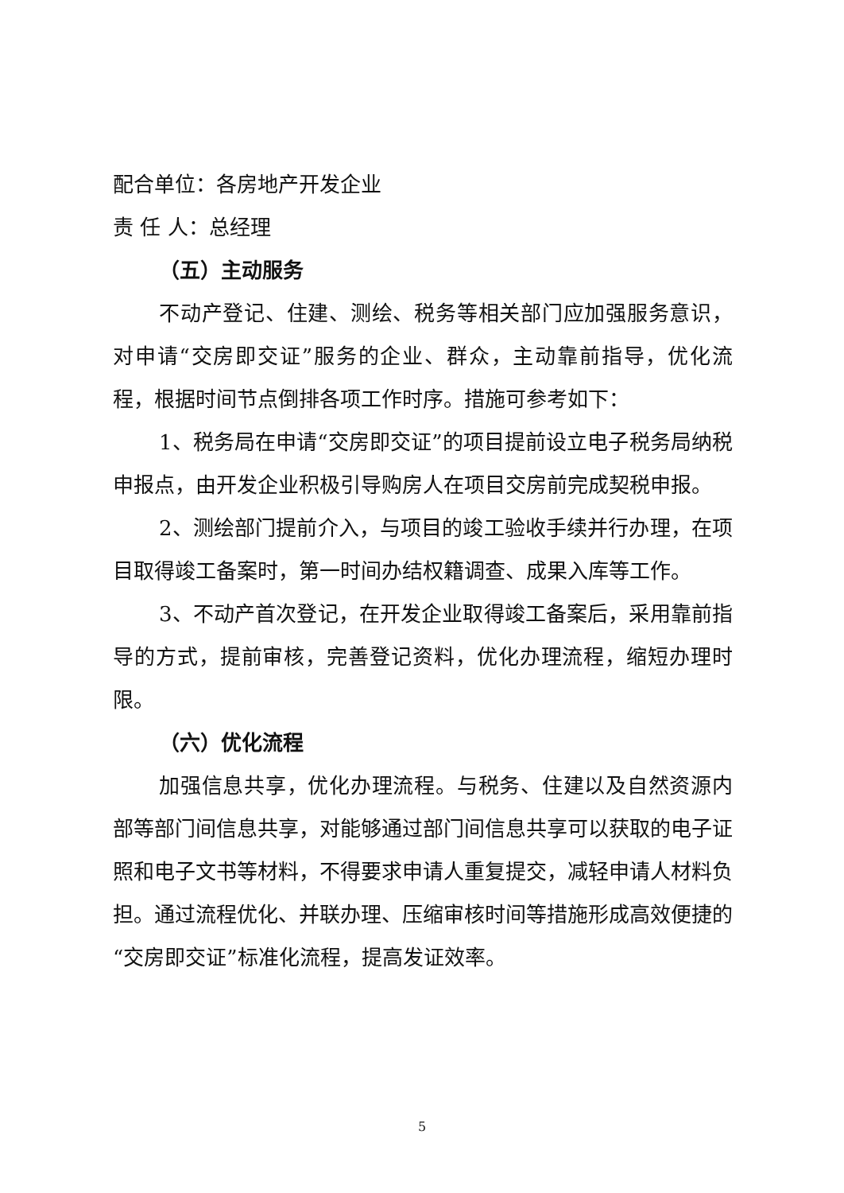配合单位：各房地产开发企业
责 任 人：总经理
（五）主动服务
不动产登记、住建、测绘、税务等相关部门应加强服务意识，对申请“交房即交证”服务的企业、群众，主动靠前指导，优化流程，根据时间节点倒排各项工作时序。措施可参考如下：
1、税务局在申请“交房即交证”的项目提前设立电子税务局纳税申报点，由开发企业积极引导购房人在项目交房前完成契税申报。
2、测绘部门提前介入，与项目的竣工验收手续并行办理，在项目取得竣工备案时，第一时间办结权籍调查、成果入库等工作。
3、不动产首次登记，在开发企业取得竣工备案后，采用靠前指导的方式，提前审核，完善登记资料，优化办理流程，缩短办理时限。
（六）优化流程
加强信息共享，优化办理流程。与税务、住建以及自然资源内部等部门间信息共享，对能够通过部门间信息共享可以获取的电子证照和电子文书等材料，不得要求申请人重复提交，减轻申请人材料负担。通过流程优化、并联办理、压缩审核时间等措施形成高效便捷的“交房即交证”标准化流程，提高发证效率。
5